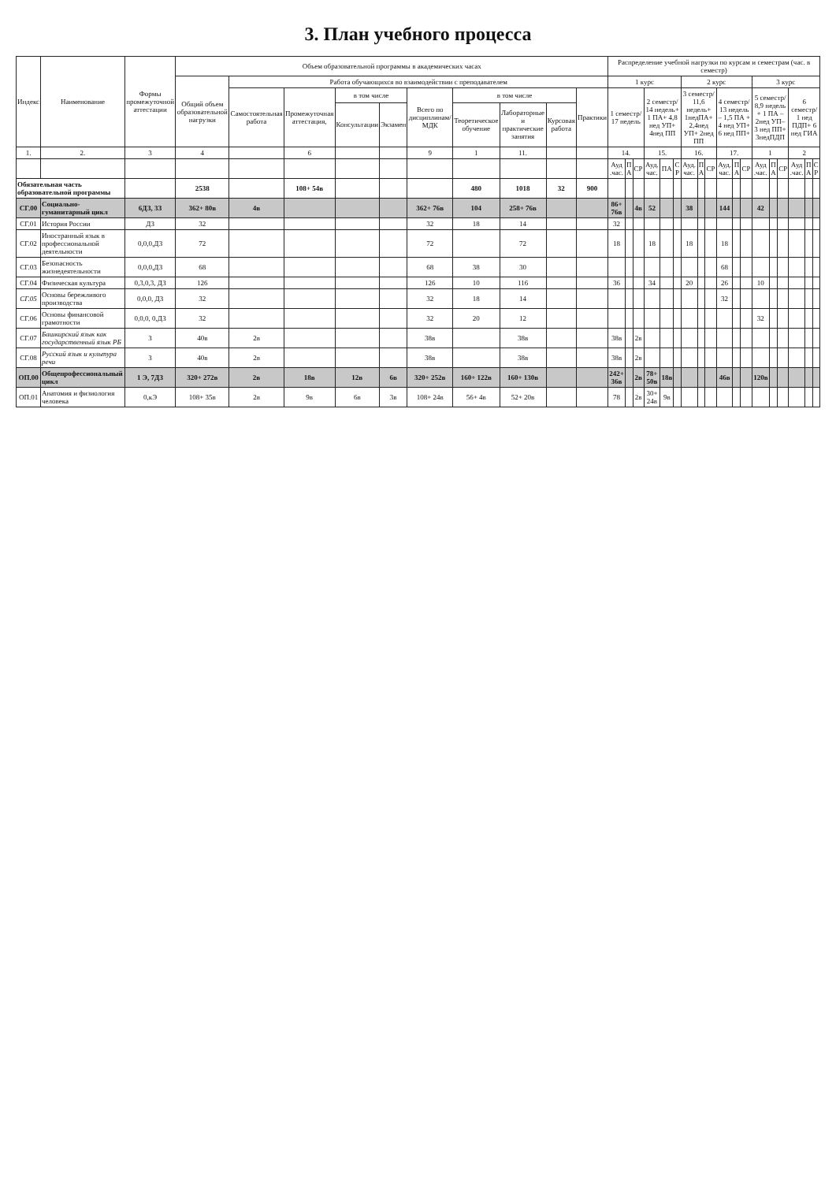3. План учебного процесса
| Индекс | Наименование | Формы промежуточной аттестации | Объем образовательной программы в академических часах | | | | | | | | | | Распределение учебной нагрузки по курсам и семестрам (час. в семестр) | | | | | | | | | | | | | | | | | |
| --- | --- | --- | --- | --- | --- | --- | --- | --- | --- | --- | --- | --- | --- | --- | --- | --- | --- | --- | --- | --- | --- | --- | --- | --- | --- | --- | --- | --- | --- | --- |
| | | | Общий объем образовательной нагрузки | Работа обучающихся во взаимодействии с преподавателем | | | | | | | | | 1 курс | | | | | | 2 курс | | | | | | 3 курс | | | | | |
| | | | | Самостоятельная работа | Промежуточная аттестация, | в том числе | | Всего по дисциплинам/МДК | в том числе | | | Практики | 1 семестр/ 17 недель | | | 2 семестр/ 14 недель+ 1 ПА+ 4,8 нед УП+ 4нед ПП | | | 3 семестр/ 11,6 недель+ 1недПА+ 2,4нед УП+ 2нед ПП | | | 4 семестр/ 13 недель – 1,5 ПА + 4 нед УП+ 6 нед ПП+ | | | 5 семестр/ 8,9 недель + 1 ПА – 2нед УП– 3 нед ПП+ 3недПДП | | | 6 семестр/ 1 нед ПДП+ 6 нед ГИА | | |
| | | | | | | Консультации | Экзамен | | Теоретическое обучение | Лабораторные и практические занятия | Курсовая работа | | | | | | | | | | | | | | | | | | | |
| 1. | 2. | 3 | 4 | | 6 | | | 9 | 1 | 11. | | | 14. | | | 15. | | | 16. | | | 17. | | | 1 | | | 2 | | |
| | | | | | | | | | | | | | Ауд .час. | П А | СР | Ауд. час. | ПА | С Р | Ауд. час. | П А | СР | Ауд. час. | П А | СР | Ауд .час. | П А | СР | Ауд .час. | П А | С Р |
| Обязательная часть образовательной программы | | | 2538 | | 108+ 54в | | | | 480 | 1018 | 32 | 900 | | | | | | | | | | | | | | | | | | |
| СГ.00 | Социально-гуманитарный цикл | 6ДЗ, 3З | 362+ 80в | 4в | | | | 362+ 76в | 104 | 258+ 76в | | | 86+ 76в | | 4в | 52 | | | 38 | | | 144 | | | 42 | | | | | |
| СГ.01 | История России | ДЗ | 32 | | | | | 32 | 18 | 14 | | | 32 | | | | | | | | | | | | | | | | | |
| СГ.02 | Иностранный язык в профессиональной деятельности | 0,0,0,ДЗ | 72 | | | | | 72 | | 72 | | | 18 | | | 18 | | | 18 | | | 18 | | | | | | | | |
| СГ.03 | Безопасность жизнедеятельности | 0,0,0,ДЗ | 68 | | | | | 68 | 38 | 30 | | | | | | | | | | | | 68 | | | | | | | | |
| СГ.04 | Физическая культура | 0,3,0,3, ДЗ | 126 | | | | | 126 | 10 | 116 | | | 36 | | | 34 | | | 20 | | | 26 | | | 10 | | | | | |
| СГ.05 | Основы бережливого производства | 0,0,0, ДЗ | 32 | | | | | 32 | 18 | 14 | | | | | | | | | | | | 32 | | | | | | | | |
| СГ.06 | Основы финансовой грамотности | 0,0,0, 0,ДЗ | 32 | | | | | 32 | 20 | 12 | | | | | | | | | | | | | | | 32 | | | | | |
| СГ.07 | Башкирский язык как государственный язык РБ | З | 40в | 2в | | | | 38в | | 38в | | | 38в | | 2в | | | | | | | | | | | | | | | |
| СГ.08 | Русский язык и культура речи | З | 40в | 2в | | | | 38в | | 38в | | | 38в | | 2в | | | | | | | | | | | | | | | |
| ОП.00 | Общепрофессиональный цикл | 1 Э, 7ДЗ | 320+ 272в | 2в | 18в | 12в | 6в | 320+ 252в | 160+ 122в | 160+ 130в | | | 242+ 36в | | 2в | 78+ 50в | 18в | | | | | 46в | | | 120в | | | | | |
| ОП.01 | Анатомия и физиология человека | 0,кЭ | 108+ 35в | 2в | 9в | 6в | 3в | 108+ 24в | 56+ 4в | 52+ 20в | | | 78 | | 2в | 30+ 24в | 9в | | | | | | | | | | | | | |